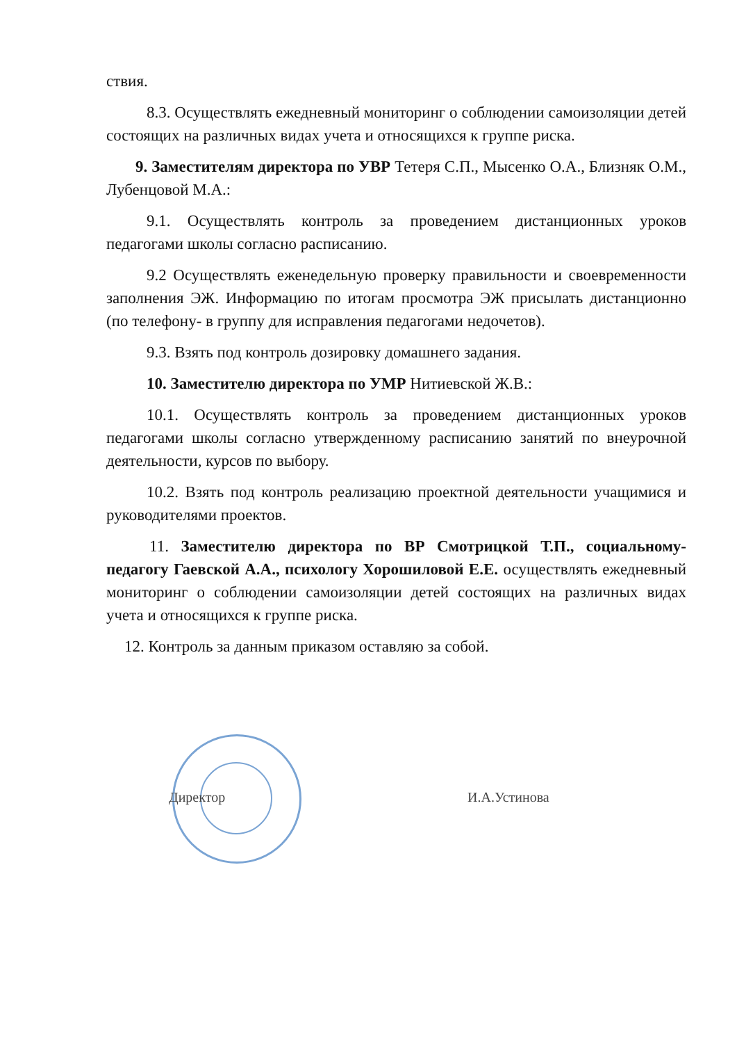ствия.
8.3. Осуществлять ежедневный мониторинг о соблюдении самоизоляции детей состоящих на различных видах учета и относящихся к группе риска.
9. Заместителям директора по УВР Тетеря С.П., Мысенко О.А., Близняк О.М., Лубенцовой М.А.:
9.1. Осуществлять контроль за проведением дистанционных уроков педагогами школы согласно расписанию.
9.2 Осуществлять еженедельную проверку правильности и своевременности заполнения ЭЖ. Информацию по итогам просмотра ЭЖ присылать дистанционно (по телефону- в группу для исправления педагогами недочетов).
9.3. Взять под контроль дозировку домашнего задания.
10. Заместителю директора по УМР Нитиевской Ж.В.:
10.1. Осуществлять контроль за проведением дистанционных уроков педагогами школы согласно утвержденному расписанию занятий по внеурочной деятельности, курсов по выбору.
10.2. Взять под контроль реализацию проектной деятельности учащимися и руководителями проектов.
11. Заместителю директора по ВР Смотрицкой Т.П., социальному-педагогу Гаевской А.А., психологу Хорошиловой Е.Е. осуществлять ежедневный мониторинг о соблюдении самоизоляции детей состоящих на различных видах учета и относящихся к группе риска.
12. Контроль за данным приказом оставляю за собой.
Директор И.А.Устинова